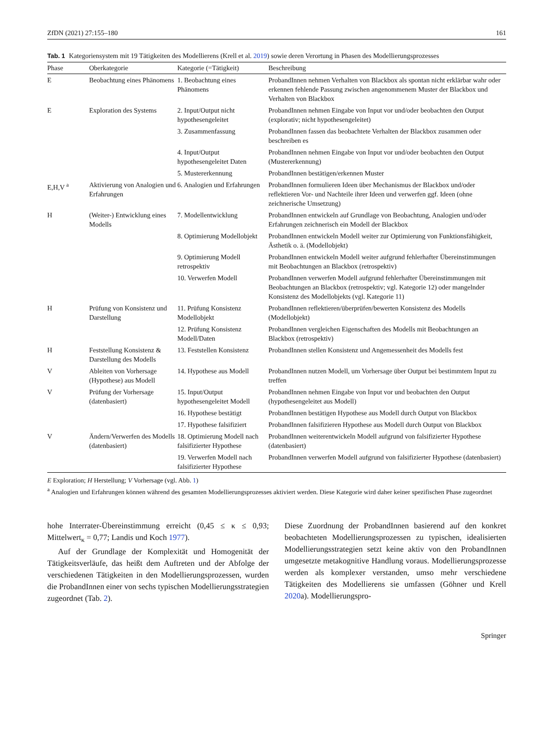ZfDN (2021) 27:155–180 161
Tab. 1 Kategoriensystem mit 19 Tätigkeiten des Modellierens (Krell et al. 2019) sowie deren Verortung in Phasen des Modellierungsprozesses
| Phase | Oberkategorie | Kategorie (=Tätigkeit) | Beschreibung |
| --- | --- | --- | --- |
| E | Beobachtung eines Phänomens | 1. Beobachtung eines Phänomens | ProbandInnen nehmen Verhalten von Blackbox als spontan nicht erklärbar wahr oder erkennen fehlende Passung zwischen angenommenem Muster der Blackbox und Verhalten von Blackbox |
| E | Exploration des Systems | 2. Input/Output nicht hypothesengeleitet | ProbandInnen nehmen Eingabe von Input vor und/oder beobachten den Output (explorativ; nicht hypothesengeleitet) |
| | | 3. Zusammenfassung | ProbandInnen fassen das beobachtete Verhalten der Blackbox zusammen oder beschreiben es |
| | | 4. Input/Output hypothesengeleitet Daten | ProbandInnen nehmen Eingabe von Input vor und/oder beobachten den Output (Mustererkennung) |
| | | 5. Mustererkennung | ProbandInnen bestätigen/erkennen Muster |
| E,H,V <sup>a</sup> | Aktivierung von Analogien und Erfahrungen | 6. Analogien und Erfahrungen | ProbandInnen formulieren Ideen über Mechanismus der Blackbox und/oder reflektieren Vor- und Nachteile ihrer Ideen und verwerfen ggf. Ideen (ohne zeichnerische Umsetzung) |
| H | (Weiter-) Entwicklung eines Modells | 7. Modellentwicklung | ProbandInnen entwickeln auf Grundlage von Beobachtung, Analogien und/oder Erfahrungen zeichnerisch ein Modell der Blackbox |
| | | 8. Optimierung Modellobjekt | ProbandInnen entwickeln Modell weiter zur Optimierung von Funktionsfähigkeit, Ästhetik o. ä. (Modellobjekt) |
| | | 9. Optimierung Modell retrospektiv | ProbandInnen entwickeln Modell weiter aufgrund fehlerhafter Übereinstimmungen mit Beobachtungen an Blackbox (retrospektiv) |
| | | 10. Verwerfen Modell | ProbandInnen verwerfen Modell aufgrund fehlerhafter Übereinstimmungen mit Beobachtungen an Blackbox (retrospektiv; vgl. Kategorie 12) oder mangelnder Konsistenz des Modellobjekts (vgl. Kategorie 11) |
| H | Prüfung von Konsistenz und Darstellung | 11. Prüfung Konsistenz Modellobjekt | ProbandInnen reflektieren/überprüfen/bewerten Konsistenz des Modells (Modellobjekt) |
| | | 12. Prüfung Konsistenz Modell/Daten | ProbandInnen vergleichen Eigenschaften des Modells mit Beobachtungen an Blackbox (retrospektiv) |
| H | Feststellung Konsistenz & Darstellung des Modells | 13. Feststellen Konsistenz | ProbandInnen stellen Konsistenz und Angemessenheit des Modells fest |
| V | Ableiten von Vorhersage (Hypothese) aus Modell | 14. Hypothese aus Modell | ProbandInnen nutzen Modell, um Vorhersage über Output bei bestimmtem Input zu treffen |
| V | Prüfung der Vorhersage (datenbasiert) | 15. Input/Output hypothesengeleitet Modell | ProbandInnen nehmen Eingabe von Input vor und beobachten den Output (hypothesengeleitet aus Modell) |
| | | 16. Hypothese bestätigt | ProbandInnen bestätigen Hypothese aus Modell durch Output von Blackbox |
| | | 17. Hypothese falsifiziert | ProbandInnen falsifizieren Hypothese aus Modell durch Output von Blackbox |
| V | Ändern/Verwerfen des Modells (datenbasiert) | 18. Optimierung Modell nach falsifizierter Hypothese | ProbandInnen weiterentwickeln Modell aufgrund von falsifizierter Hypothese (datenbasiert) |
| | | 19. Verwerfen Modell nach falsifizierter Hypothese | ProbandInnen verwerfen Modell aufgrund von falsifizierter Hypothese (datenbasiert) |
E Exploration; H Herstellung; V Vorhersage (vgl. Abb. 1)
<sup>a</sup> Analogien und Erfahrungen können während des gesamten Modellierungsprozesses aktiviert werden. Diese Kategorie wird daher keiner spezifischen Phase zugeordnet
hohe Interrater-Übereinstimmung erreicht (0,45 ≤ κ ≤ 0,93; Mittelwert<sub>κ</sub> = 0,77; Landis und Koch 1977).
Auf der Grundlage der Komplexität und Homogenität der Tätigkeitsverläufe, das heißt dem Auftreten und der Abfolge der verschiedenen Tätigkeiten in den Modellierungsprozessen, wurden die ProbandInnen einer von sechs typischen Modellierungsstrategien zugeordnet (Tab. 2).
Diese Zuordnung der ProbandInnen basierend auf den konkret beobachteten Modellierungsprozessen zu typischen, idealisierten Modellierungsstrategien setzt keine aktiv von den ProbandInnen umgesetzte metakognitive Handlung voraus. Modellierungsprozesse werden als komplexer verstanden, umso mehr verschiedene Tätigkeiten des Modellierens sie umfassen (Göhner und Krell 2020a). Modellierungspro-
Springer